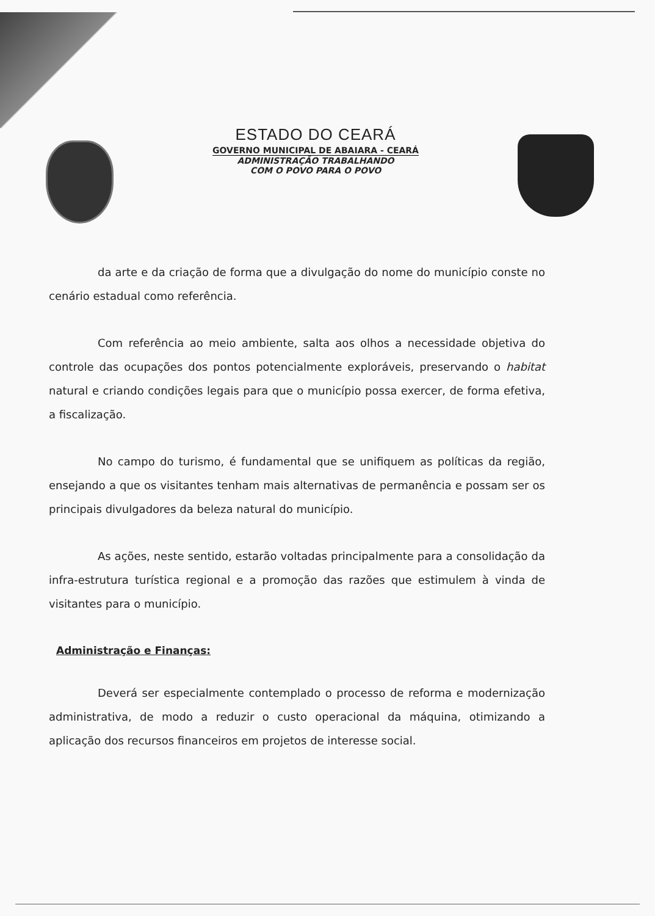ESTADO DO CEARÁ
GOVERNO MUNICIPAL DE ABAIARA - CEARÁ
ADMINISTRAÇÃO TRABALHANDO
COM O POVO PARA O POVO
da arte e da criação de forma que a divulgação do nome do município conste no cenário estadual como referência.
Com referência ao meio ambiente, salta aos olhos a necessidade objetiva do controle das ocupações dos pontos potencialmente exploráveis, preservando o habitat natural e criando condições legais para que o município possa exercer, de forma efetiva, a fiscalização.
No campo do turismo, é fundamental que se unifiquem as políticas da região, ensejando a que os visitantes tenham mais alternativas de permanência e possam ser os principais divulgadores da beleza natural do município.
As ações, neste sentido, estarão voltadas principalmente para a consolidação da infra-estrutura turística regional e a promoção das razões que estimulem à vinda de visitantes para o município.
Administração e Finanças:
Deverá ser especialmente contemplado o processo de reforma e modernização administrativa, de modo a reduzir o custo operacional da máquina, otimizando a aplicação dos recursos financeiros em projetos de interesse social.